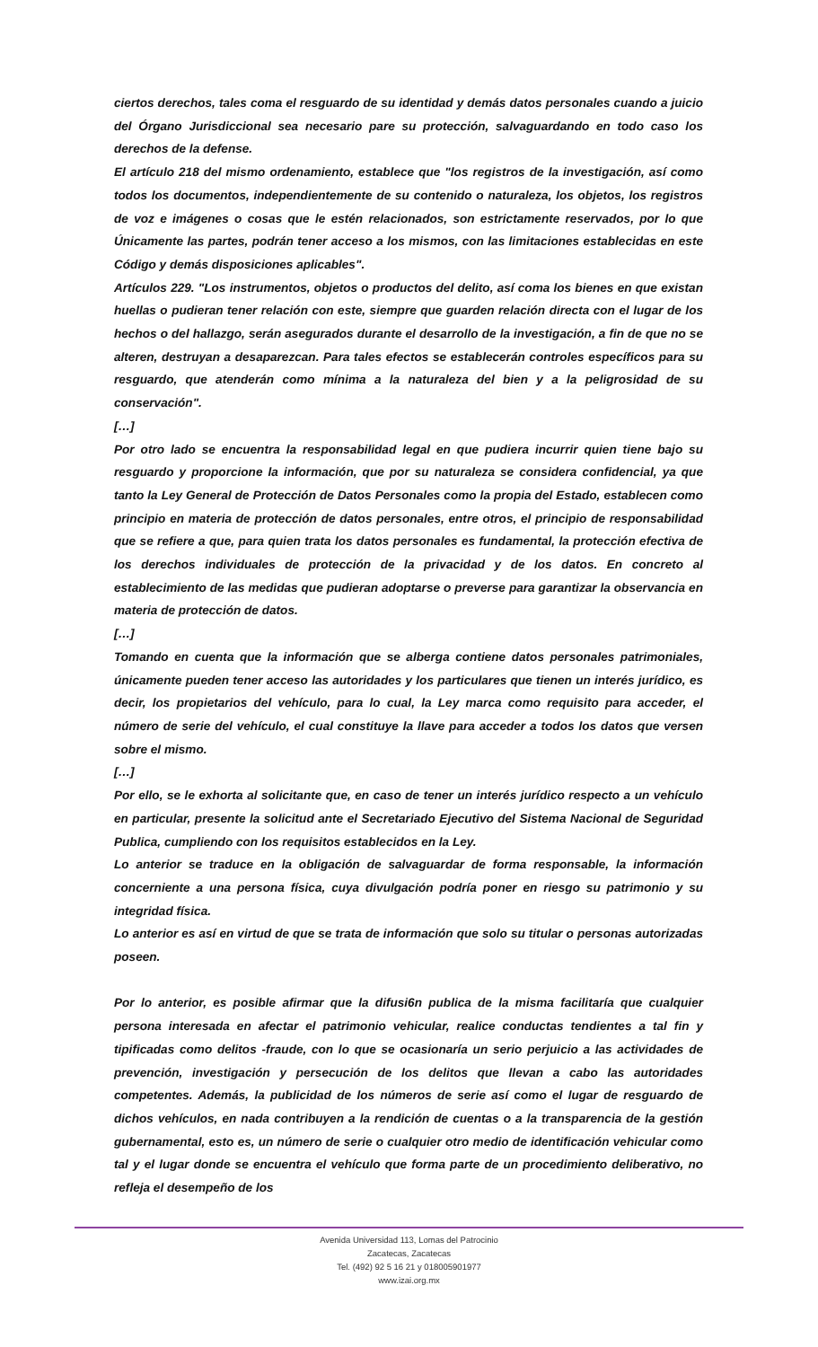ciertos derechos, tales coma el resguardo de su identidad y demás datos personales cuando a juicio del Órgano Jurisdiccional sea necesario pare su protección, salvaguardando en todo caso los derechos de la defense.
El artículo 218 del mismo ordenamiento, establece que "los registros de la investigación, así como todos los documentos, independientemente de su contenido o naturaleza, los objetos, los registros de voz e imágenes o cosas que le estén relacionados, son estrictamente reservados, por lo que Únicamente las partes, podrán tener acceso a los mismos, con las limitaciones establecidas en este Código y demás disposiciones aplicables".
Artículos 229. "Los instrumentos, objetos o productos del delito, así coma los bienes en que existan huellas o pudieran tener relación con este, siempre que guarden relación directa con el lugar de los hechos o del hallazgo, serán asegurados durante el desarrollo de la investigación, a fin de que no se alteren, destruyan a desaparezcan. Para tales efectos se establecerán controles específicos para su resguardo, que atenderán como mínima a la naturaleza del bien y a la peligrosidad de su conservación".
[…]
Por otro lado se encuentra la responsabilidad legal en que pudiera incurrir quien tiene bajo su resguardo y proporcione la información, que por su naturaleza se considera confidencial, ya que tanto la Ley General de Protección de Datos Personales como la propia del Estado, establecen como principio en materia de protección de datos personales, entre otros, el principio de responsabilidad que se refiere a que, para quien trata los datos personales es fundamental, la protección efectiva de los derechos individuales de protección de la privacidad y de los datos. En concreto al establecimiento de las medidas que pudieran adoptarse o preverse para garantizar la observancia en materia de protección de datos.
[…]
Tomando en cuenta que la información que se alberga contiene datos personales patrimoniales, únicamente pueden tener acceso las autoridades y los particulares que tienen un interés jurídico, es decir, los propietarios del vehículo, para lo cual, la Ley marca como requisito para acceder, el número de serie del vehículo, el cual constituye la llave para acceder a todos los datos que versen sobre el mismo.
[…]
Por ello, se le exhorta al solicitante que, en caso de tener un interés jurídico respecto a un vehículo en particular, presente la solicitud ante el Secretariado Ejecutivo del Sistema Nacional de Seguridad Publica, cumpliendo con los requisitos establecidos en la Ley.
Lo anterior se traduce en la obligación de salvaguardar de forma responsable, la información concerniente a una persona física, cuya divulgación podría poner en riesgo su patrimonio y su integridad física.
Lo anterior es así en virtud de que se trata de información que solo su titular o personas autorizadas poseen.
Por lo anterior, es posible afirmar que la difusi6n publica de la misma facilitaría que cualquier persona interesada en afectar el patrimonio vehicular, realice conductas tendientes a tal fin y tipificadas como delitos -fraude, con lo que se ocasionaría un serio perjuicio a las actividades de prevención, investigación y persecución de los delitos que llevan a cabo las autoridades competentes. Además, la publicidad de los números de serie así como el lugar de resguardo de dichos vehículos, en nada contribuyen a la rendición de cuentas o a la transparencia de la gestión gubernamental, esto es, un número de serie o cualquier otro medio de identificación vehicular como tal y el lugar donde se encuentra el vehículo que forma parte de un procedimiento deliberativo, no refleja el desempeño de los
Avenida Universidad 113, Lomas del Patrocinio
Zacatecas, Zacatecas
Tel. (492) 92 5 16 21 y 018005901977
www.izai.org.mx